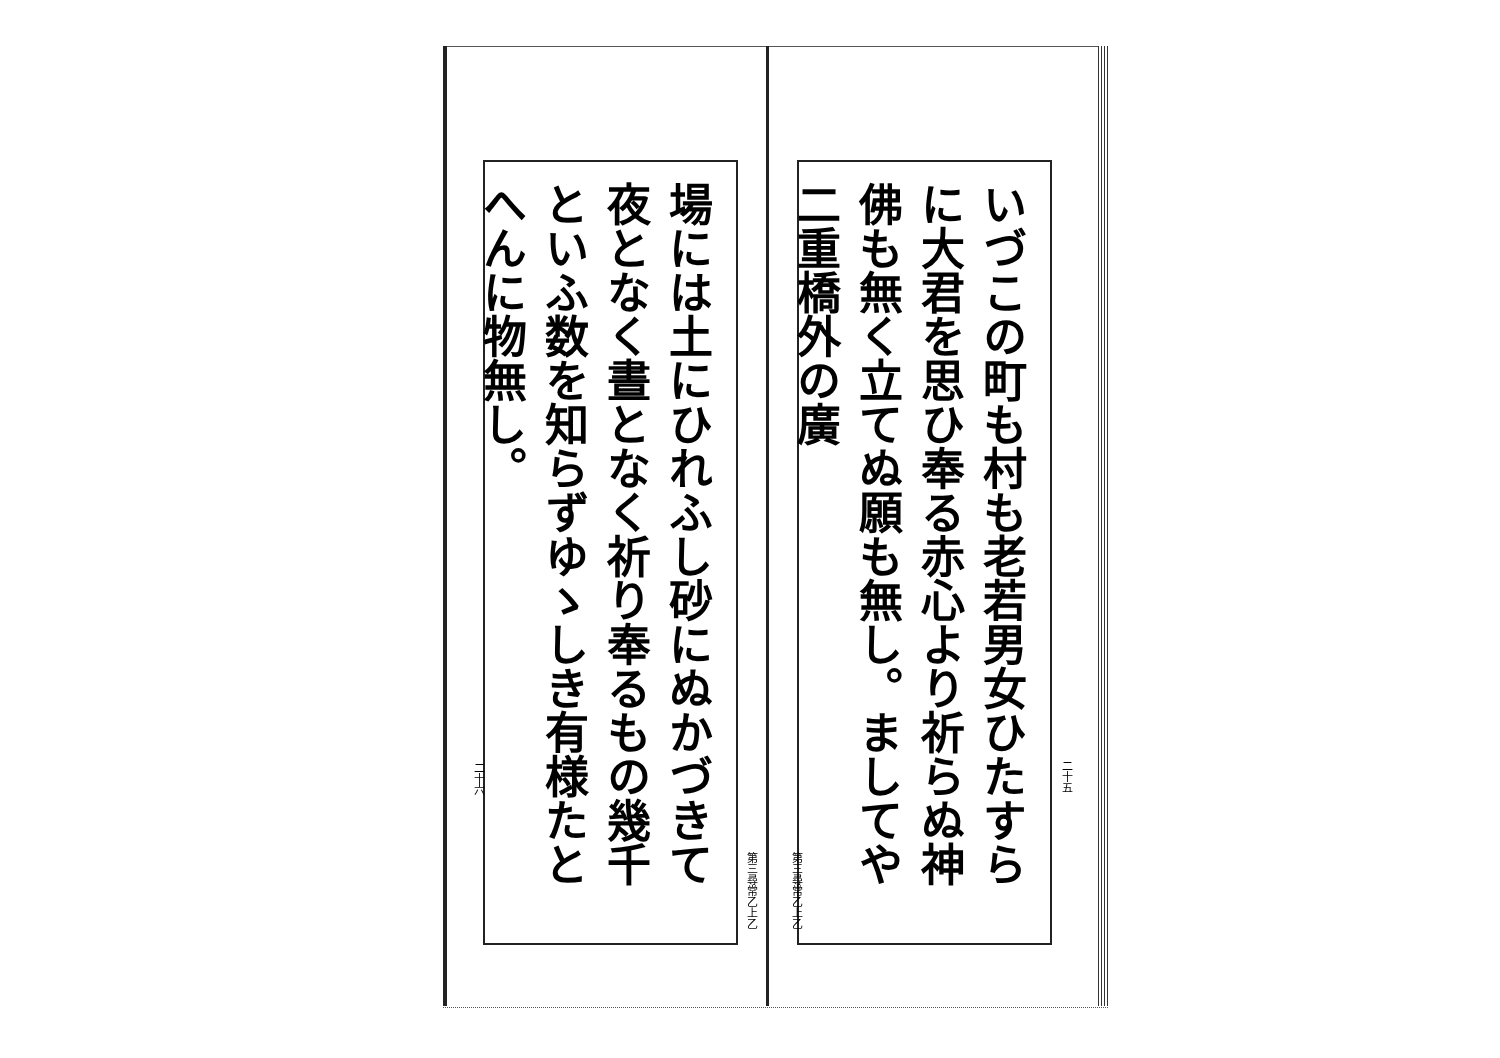いづこの町も村も老若男女ひたすらに大君を思ひ奉る赤心より祈らぬ神佛も無く立てぬ願も無し。ましてや二重橋外の廣
二十五
第三尋常乙上乙
場には土にひれふし砂にぬかづきて夜となく晝となく祈り奉るもの幾千といふ数を知らずゆゝしき有様たとへんに物無し。
二十六
第三尋常乙上乙